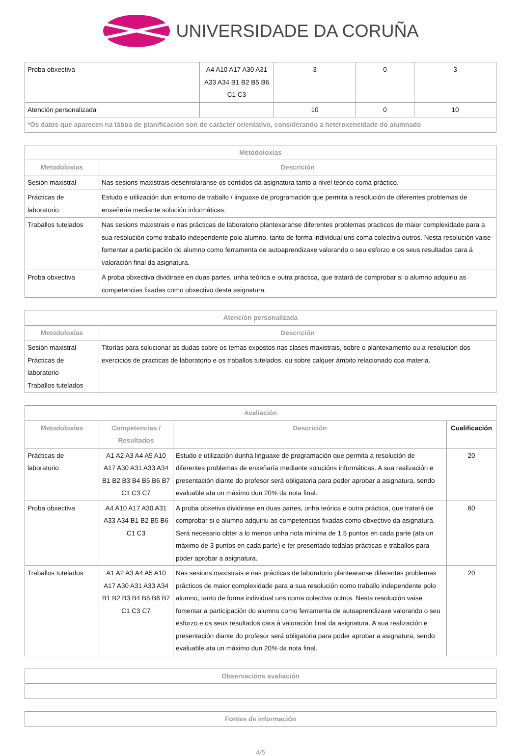UNIVERSIDADE DA CORUÑA
| Proba obxectiva | A4 A10 A17 A30 A31 A33 A34 B1 B2 B5 B6 C1 C3 | 3 | 0 | 3 |
| Atención personalizada | | 10 | 0 | 10 |
| *Os datos que aparecen na táboa de planificación son de carácter orientativo, considerando a heteroxeneidade do alumnado | | | | |
| Metodoloxías | |
| --- | --- |
| Metodoloxías | Descrición |
| Sesión maxistral | Nas sesions maxistrais desenrolaranse os contidos da asignatura tanto a nivel teórico coma práctico. |
| Prácticas de laboratorio | Estudo e utilización dun entorno de traballo / linguaxe de programación que permita a resolución de diferentes problemas de enxeñería mediante solución informáticas. |
| Traballos tutelados | Nas sesions maxistrais e nas prácticas de laboratorio plantexaranse diferentes problemas practicos de maior complexidade para a sua resolución como traballo independente polo alumno, tanto de forma individual uns coma colectiva outros. Nesta resolución vaise fomentar a participación do alumno como ferramenta de autoaprendizaxe valorando o seu esforzo e os seus resultados cara á valoración final da asignatura. |
| Proba obxectiva | A proba obxectiva dividirase en duas partes, unha teórica e outra práctica, que tratará de comprobar si o alumno adquiriu as competencias fixadas como obxectivo desta asignatura. |
| Atención personalizada | |
| --- | --- |
| Metodoloxías | Descrición |
| Sesión maxistral Prácticas de laboratorio Traballos tutelados | Titorías para solucionar as dudas sobre os temas expostos nas clases maxistrais, sobre o plantexamento ou a resolución dos exercicios de practicas de laboratorio e os traballos tutelados, ou sobre calquer ámbito relacionado coa materia. |
| Avaliación | | | |
| --- | --- | --- | --- |
| Metodoloxías | Competencias / Resultados | Descrición | Cualificación |
| Prácticas de laboratorio | A1 A2 A3 A4 A5 A10 A17 A30 A31 A33 A34 B1 B2 B3 B4 B5 B6 B7 C1 C3 C7 | Estudo e utilización dunha linguaxe de programación que permita a resolución de diferentes problemas de enxeñaría mediante solucións informáticas. A sua realización e presentación diante do profesor será obligatoria para poder aprobar a asignatura, sendo evaluable ata un máximo dun 20% da nota final. | 20 |
| Proba obxectiva | A4 A10 A17 A30 A31 A33 A34 B1 B2 B5 B6 C1 C3 | A proba obxetiva dividirase en duas partes, unha teórica e outra práctica, que tratará de comprobar si o alumno adquiriu as competencias fixadas como obxectivo da asignatura. Será necesario obter a lo menos unha nota mínima de 1.5 puntos en cada parte (ata un máximo de 3 puntos en cada parte) e ter presentado todalas prácticas e traballos para poder aprobar a asignatura. | 60 |
| Traballos tutelados | A1 A2 A3 A4 A5 A10 A17 A30 A31 A33 A34 B1 B2 B3 B4 B5 B6 B7 C1 C3 C7 | Nas sesions maxistrais e nas prácticas de laboratorio plantearanse diferentes problemas prácticos de maior complexidade para a sua resolución como traballo independente polo alumno, tanto de forma individual uns coma colectiva outros. Nesta resolución vaise fomentar a participación do alumno como ferramenta de autoaprendizaxe valorando o seu esforzo e os seus resultados cara á valoración final da asignatura. A sua realización e presentación diante do profesor será obligatoria para poder aprobar a asignatura, sendo evaluable ata un máximo dun 20% da nota final. | 20 |
| Observacións avaliación |
| --- |
| Fontes de información |
| --- |
4/5